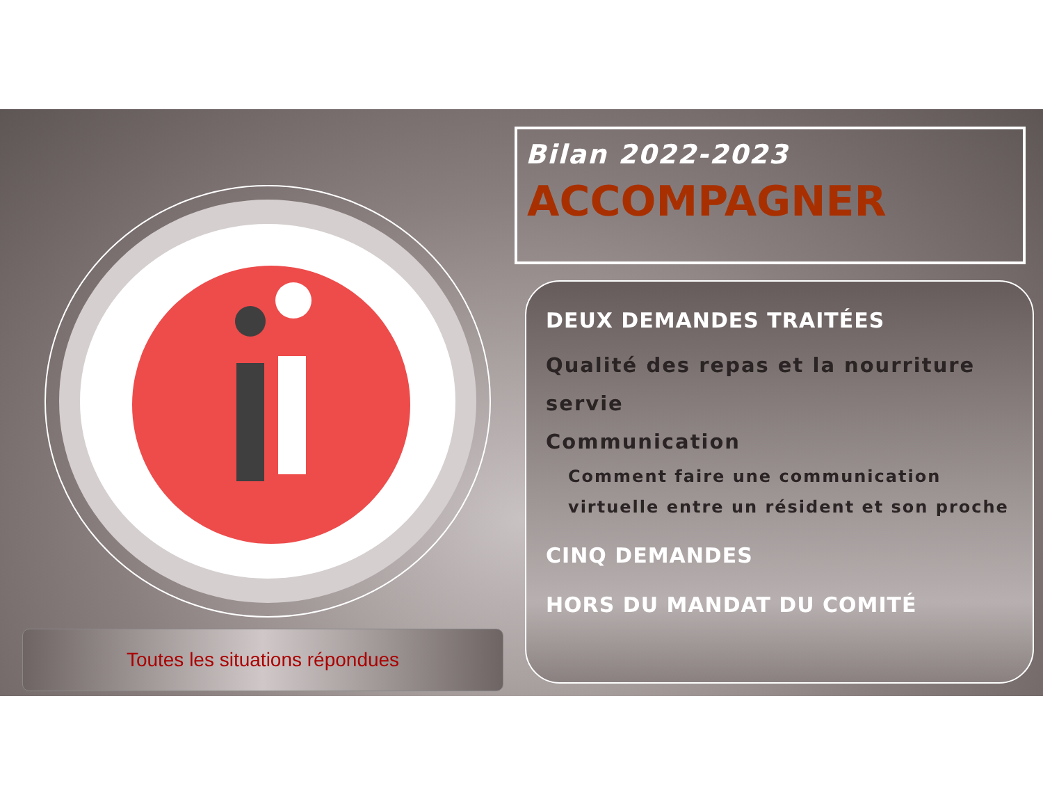Toutes les situations répondues
Bilan 2022-2023
ACCOMPAGNER
DEUX DEMANDES TRAITÉES
Qualité des repas et la nourriture servie
Communication
Comment faire une communication virtuelle entre un résident et son proche
CINQ DEMANDES
HORS DU MANDAT DU COMITÉ